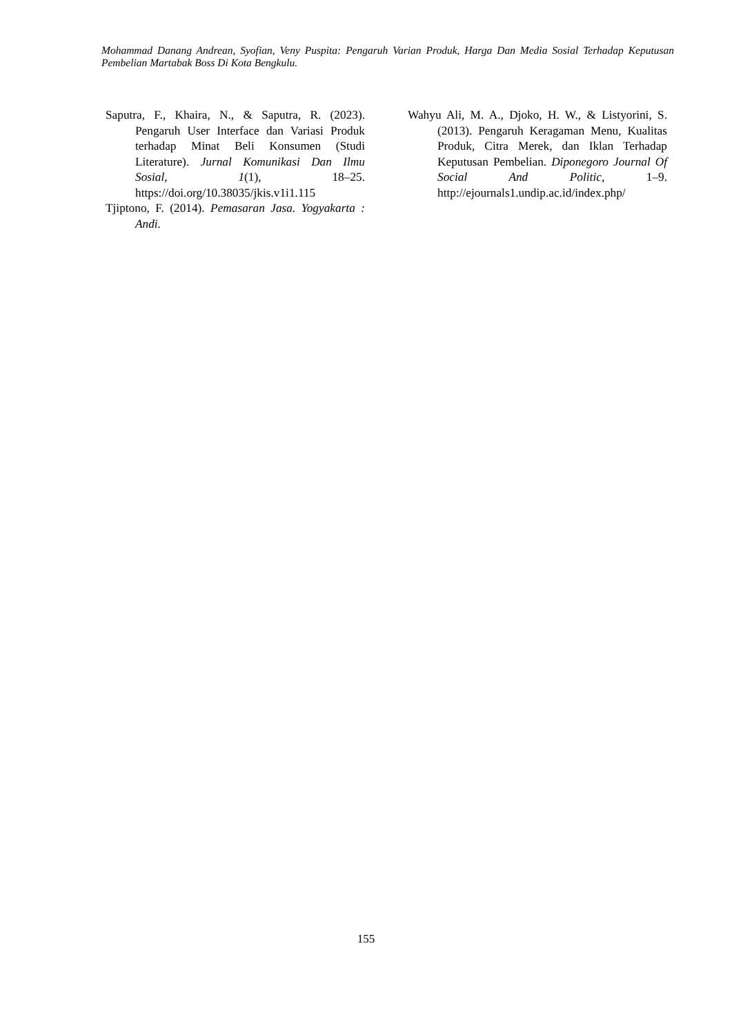Mohammad Danang Andrean, Syofian, Veny Puspita: Pengaruh Varian Produk, Harga Dan Media Sosial Terhadap Keputusan Pembelian Martabak Boss Di Kota Bengkulu.
Saputra, F., Khaira, N., & Saputra, R. (2023). Pengaruh User Interface dan Variasi Produk terhadap Minat Beli Konsumen (Studi Literature). Jurnal Komunikasi Dan Ilmu Sosial, 1(1), 18–25. https://doi.org/10.38035/jkis.v1i1.115
Tjiptono, F. (2014). Pemasaran Jasa. Yogyakarta : Andi.
Wahyu Ali, M. A., Djoko, H. W., & Listyorini, S. (2013). Pengaruh Keragaman Menu, Kualitas Produk, Citra Merek, dan Iklan Terhadap Keputusan Pembelian. Diponegoro Journal Of Social And Politic, 1–9. http://ejournals1.undip.ac.id/index.php/
155